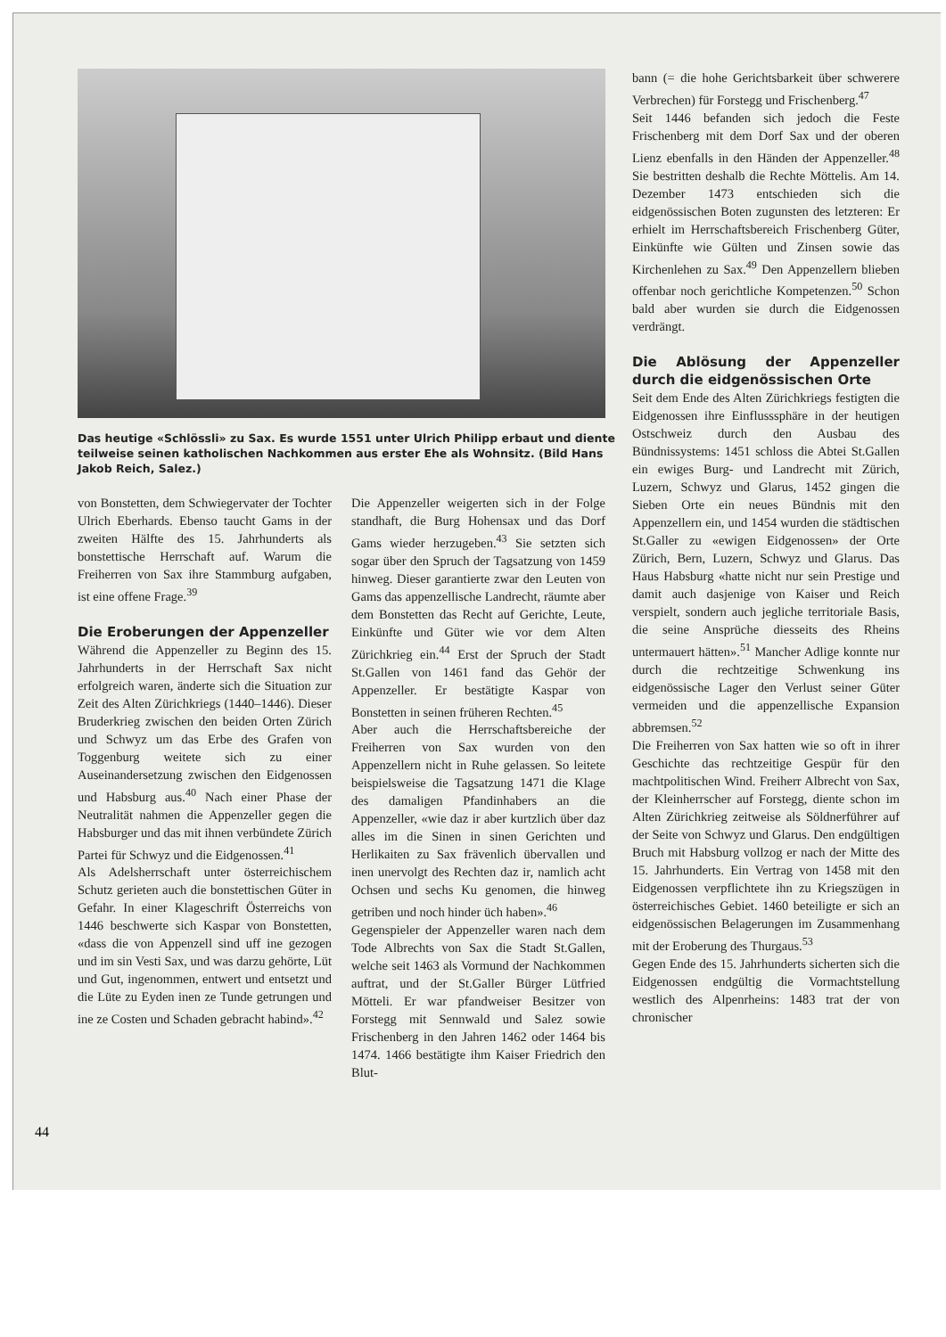Das heutige «Schlössli» zu Sax. Es wurde 1551 unter Ulrich Philipp erbaut und diente teilweise seinen katholischen Nachkommen aus erster Ehe als Wohnsitz. (Bild Hans Jakob Reich, Salez.)
von Bonstetten, dem Schwiegervater der Tochter Ulrich Eberhards. Ebenso taucht Gams in der zweiten Hälfte des 15. Jahrhunderts als bonstettische Herrschaft auf. Warum die Freiherren von Sax ihre Stammburg aufgaben, ist eine offene Frage.<sup>39</sup>
Die Eroberungen der Appenzeller
Während die Appenzeller zu Beginn des 15. Jahrhunderts in der Herrschaft Sax nicht erfolgreich waren, änderte sich die Situation zur Zeit des Alten Zürichkriegs (1440–1446). Dieser Bruderkrieg zwischen den beiden Orten Zürich und Schwyz um das Erbe des Grafen von Toggenburg weitete sich zu einer Auseinandersetzung zwischen den Eidgenossen und Habsburg aus.<sup>40</sup> Nach einer Phase der Neutralität nahmen die Appenzeller gegen die Habsburger und das mit ihnen verbündete Zürich Partei für Schwyz und die Eidgenossen.<sup>41</sup>
Als Adelsherrschaft unter österreichischem Schutz gerieten auch die bonstettischen Güter in Gefahr. In einer Klageschrift Österreichs von 1446 beschwerte sich Kaspar von Bonstetten, «dass die von Appenzell sind uff ine gezogen und im sin Vesti Sax, und was darzu gehörte, Lüt und Gut, ingenommen, entwert und entsetzt und die Lüte zu Eyden inen ze Tunde getrungen und ine ze Costen und Schaden gebracht habind».<sup>42</sup>
Die Appenzeller weigerten sich in der Folge standhaft, die Burg Hohensax und das Dorf Gams wieder herzugeben.<sup>43</sup> Sie setzten sich sogar über den Spruch der Tagsatzung von 1459 hinweg. Dieser garantierte zwar den Leuten von Gams das appenzellische Landrecht, räumte aber dem Bonstetten das Recht auf Gerichte, Leute, Einkünfte und Güter wie vor dem Alten Zürichkrieg ein.<sup>44</sup> Erst der Spruch der Stadt St.Gallen von 1461 fand das Gehör der Appenzeller. Er bestätigte Kaspar von Bonstetten in seinen früheren Rechten.<sup>45</sup>
Aber auch die Herrschaftsbereiche der Freiherren von Sax wurden von den Appenzellern nicht in Ruhe gelassen. So leitete beispielsweise die Tagsatzung 1471 die Klage des damaligen Pfandinhabers an die Appenzeller, «wie daz ir aber kurtzlich über daz alles im die Sinen in sinen Gerichten und Herlikaiten zu Sax frävenlich übervallen und inen unervolgt des Rechten daz ir, namlich acht Ochsen und sechs Ku genomen, die hinweg getriben und noch hinder üch haben».<sup>46</sup>
Gegenspieler der Appenzeller waren nach dem Tode Albrechts von Sax die Stadt St.Gallen, welche seit 1463 als Vormund der Nachkommen auftrat, und der St.Galler Bürger Lütfried Mötteli. Er war pfandweiser Besitzer von Forstegg mit Sennwald und Salez sowie Frischenberg in den Jahren 1462 oder 1464 bis 1474. 1466 bestätigte ihm Kaiser Friedrich den Blut-
bann (= die hohe Gerichtsbarkeit über schwerere Verbrechen) für Forstegg und Frischenberg.<sup>47</sup>
Seit 1446 befanden sich jedoch die Feste Frischenberg mit dem Dorf Sax und der oberen Lienz ebenfalls in den Händen der Appenzeller.<sup>48</sup> Sie bestritten deshalb die Rechte Möttelis. Am 14. Dezember 1473 entschieden sich die eidgenössischen Boten zugunsten des letzteren: Er erhielt im Herrschaftsbereich Frischenberg Güter, Einkünfte wie Gülten und Zinsen sowie das Kirchenlehen zu Sax.<sup>49</sup> Den Appenzellern blieben offenbar noch gerichtliche Kompetenzen.<sup>50</sup> Schon bald aber wurden sie durch die Eidgenossen verdrängt.
Die Ablösung der Appenzeller durch die eidgenössischen Orte
Seit dem Ende des Alten Zürichkriegs festigten die Eidgenossen ihre Einflusssphäre in der heutigen Ostschweiz durch den Ausbau des Bündnissystems: 1451 schloss die Abtei St.Gallen ein ewiges Burg- und Landrecht mit Zürich, Luzern, Schwyz und Glarus, 1452 gingen die Sieben Orte ein neues Bündnis mit den Appenzellern ein, und 1454 wurden die städtischen St.Galler zu «ewigen Eidgenossen» der Orte Zürich, Bern, Luzern, Schwyz und Glarus. Das Haus Habsburg «hatte nicht nur sein Prestige und damit auch dasjenige von Kaiser und Reich verspielt, sondern auch jegliche territoriale Basis, die seine Ansprüche diesseits des Rheins untermauert hätten».<sup>51</sup> Mancher Adlige konnte nur durch die rechtzeitige Schwenkung ins eidgenössische Lager den Verlust seiner Güter vermeiden und die appenzellische Expansion abbremsen.<sup>52</sup>
Die Freiherren von Sax hatten wie so oft in ihrer Geschichte das rechtzeitige Gespür für den machtpolitischen Wind. Freiherr Albrecht von Sax, der Kleinherrscher auf Forstegg, diente schon im Alten Zürichkrieg zeitweise als Söldnerführer auf der Seite von Schwyz und Glarus. Den endgültigen Bruch mit Habsburg vollzog er nach der Mitte des 15. Jahrhunderts. Ein Vertrag von 1458 mit den Eidgenossen verpflichtete ihn zu Kriegszügen in österreichisches Gebiet. 1460 beteiligte er sich an eidgenössischen Belagerungen im Zusammenhang mit der Eroberung des Thurgaus.<sup>53</sup>
Gegen Ende des 15. Jahrhunderts sicherten sich die Eidgenossen endgültig die Vormachtstellung westlich des Alpenrheins: 1483 trat der von chronischer
44